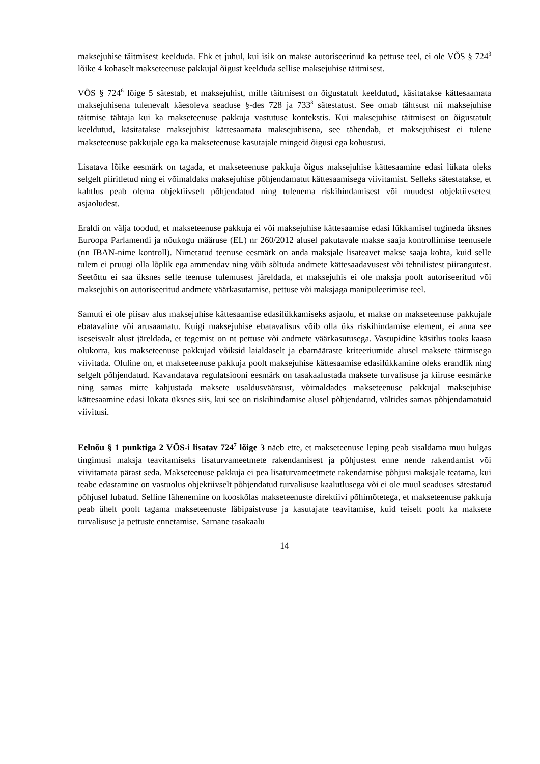maksejuhise täitmisest keelduda. Ehk et juhul, kui isik on makse autoriseerinud ka pettuse teel, ei ole VÕS § 724<sup>3</sup> lõike 4 kohaselt makseteenuse pakkujal õigust keelduda sellise maksejuhise täitmisest.
VÕS § 724<sup>6</sup> lõige 5 sätestab, et maksejuhist, mille täitmisest on õigustatult keeldutud, käsitatakse kättesaamata maksejuhisena tulenevalt käesoleva seaduse §-des 728 ja 733<sup>3</sup> sätestatust. See omab tähtsust nii maksejuhise täitmise tähtaja kui ka makseteenuse pakkuja vastutuse kontekstis. Kui maksejuhise täitmisest on õigustatult keeldutud, käsitatakse maksejuhist kättesaamata maksejuhisena, see tähendab, et maksejuhisest ei tulene makseteenuse pakkujale ega ka makseteenuse kasutajale mingeid õigusi ega kohustusi.
Lisatava lõike eesmärk on tagada, et makseteenuse pakkuja õigus maksejuhise kättesaamine edasi lükata oleks selgelt piiritletud ning ei võimaldaks maksejuhise põhjendamatut kättesaamisega viivitamist. Selleks sätestatakse, et kahtlus peab olema objektiivselt põhjendatud ning tulenema riskihindamisest või muudest objektiivsetest asjaoludest.
Eraldi on välja toodud, et makseteenuse pakkuja ei või maksejuhise kättesaamise edasi lükkamisel tugineda üksnes Euroopa Parlamendi ja nõukogu määruse (EL) nr 260/2012 alusel pakutavale makse saaja kontrollimise teenusele (nn IBAN-nime kontroll). Nimetatud teenuse eesmärk on anda maksjale lisateavet makse saaja kohta, kuid selle tulem ei pruugi olla lõplik ega ammendav ning võib sõltuda andmete kättesaadavusest või tehnilistest piirangutest. Seetõttu ei saa üksnes selle teenuse tulemusest järeldada, et maksejuhis ei ole maksja poolt autoriseeritud või maksejuhis on autoriseeritud andmete väärkasutamise, pettuse või maksjaga manipuleerimise teel.
Samuti ei ole piisav alus maksejuhise kättesaamise edasilükkamiseks asjaolu, et makse on makseteenuse pakkujale ebatavaline või arusaamatu. Kuigi maksejuhise ebatavalisus võib olla üks riskihindamise element, ei anna see iseseisvalt alust järeldada, et tegemist on nt pettuse või andmete väärkasutusega. Vastupidine käsitlus tooks kaasa olukorra, kus makseteenuse pakkujad võiksid laialdaselt ja ebamääraste kriteeriumide alusel maksete täitmisega viivitada. Oluline on, et makseteenuse pakkuja poolt maksejuhise kättesaamise edasilükkamine oleks erandlik ning selgelt põhjendatud. Kavandatava regulatsiooni eesmärk on tasakaalustada maksete turvalisuse ja kiiruse eesmärke ning samas mitte kahjustada maksete usaldusväärsust, võimaldades makseteenuse pakkujal maksejuhise kättesaamine edasi lükata üksnes siis, kui see on riskihindamise alusel põhjendatud, vältides samas põhjendamatuid viivitusi.
Eelnõu § 1 punktiga 2 VÕS-i lisatav 724<sup>7</sup> lõige 3 näeb ette, et makseteenuse leping peab sisaldama muu hulgas tingimusi maksja teavitamiseks lisaturvameetmete rakendamisest ja põhjustest enne nende rakendamist või viivitamata pärast seda. Makseteenuse pakkuja ei pea lisaturvameetmete rakendamise põhjusi maksjale teatama, kui teabe edastamine on vastuolus objektiivselt põhjendatud turvalisuse kaalutlusega või ei ole muul seaduses sätestatud põhjusel lubatud. Selline lähenemine on kooskõlas makseteenuste direktiivi põhimõtetega, et makseteenuse pakkuja peab ühelt poolt tagama makseteenuste läbipaistvuse ja kasutajate teavitamise, kuid teiselt poolt ka maksete turvalisuse ja pettuste ennetamise. Sarnane tasakaalu
14